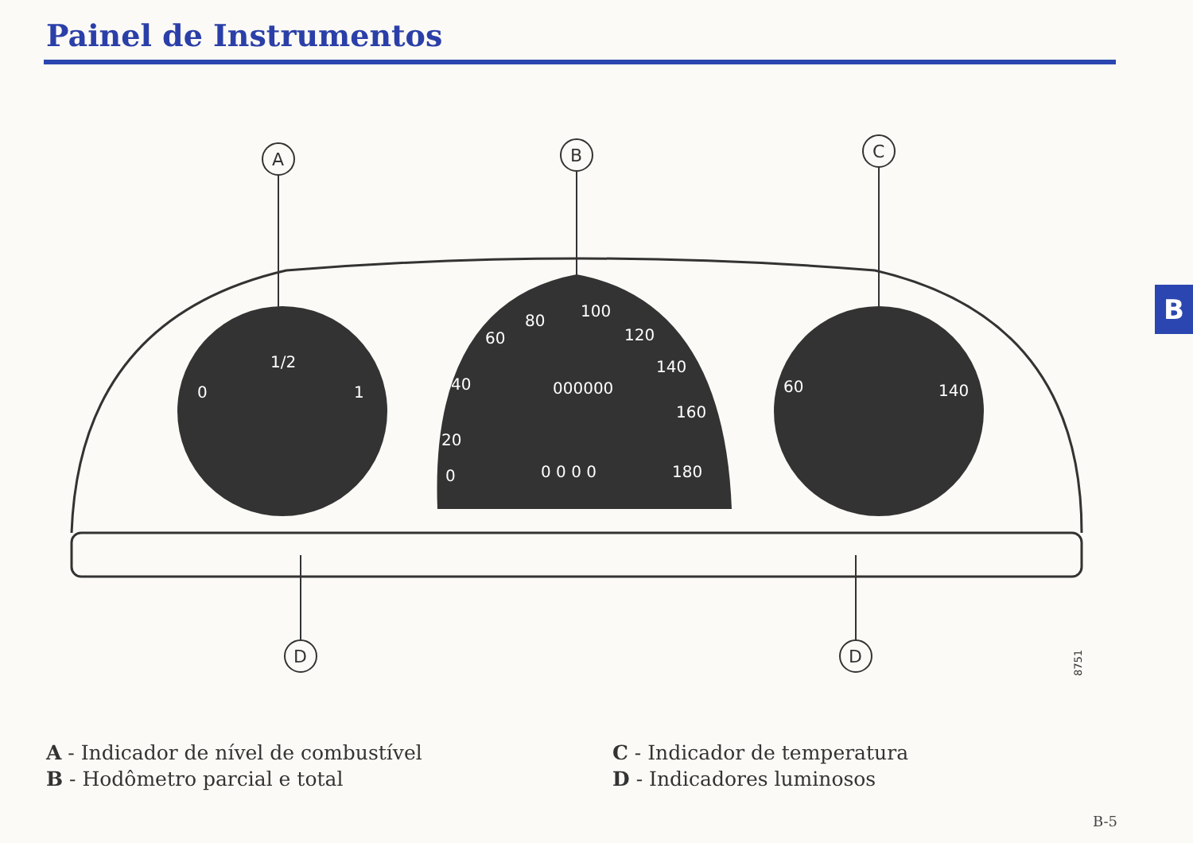Painel de Instrumentos
B
1/2
0
1
80
100
120
140
160
180
40
20
60
0
60
140
000000
0 0 0 0
A
B
C
D
D
8751
A - Indicador de nível de combustível
B - Hodômetro parcial e total
C - Indicador de temperatura
D - Indicadores luminosos
B-5